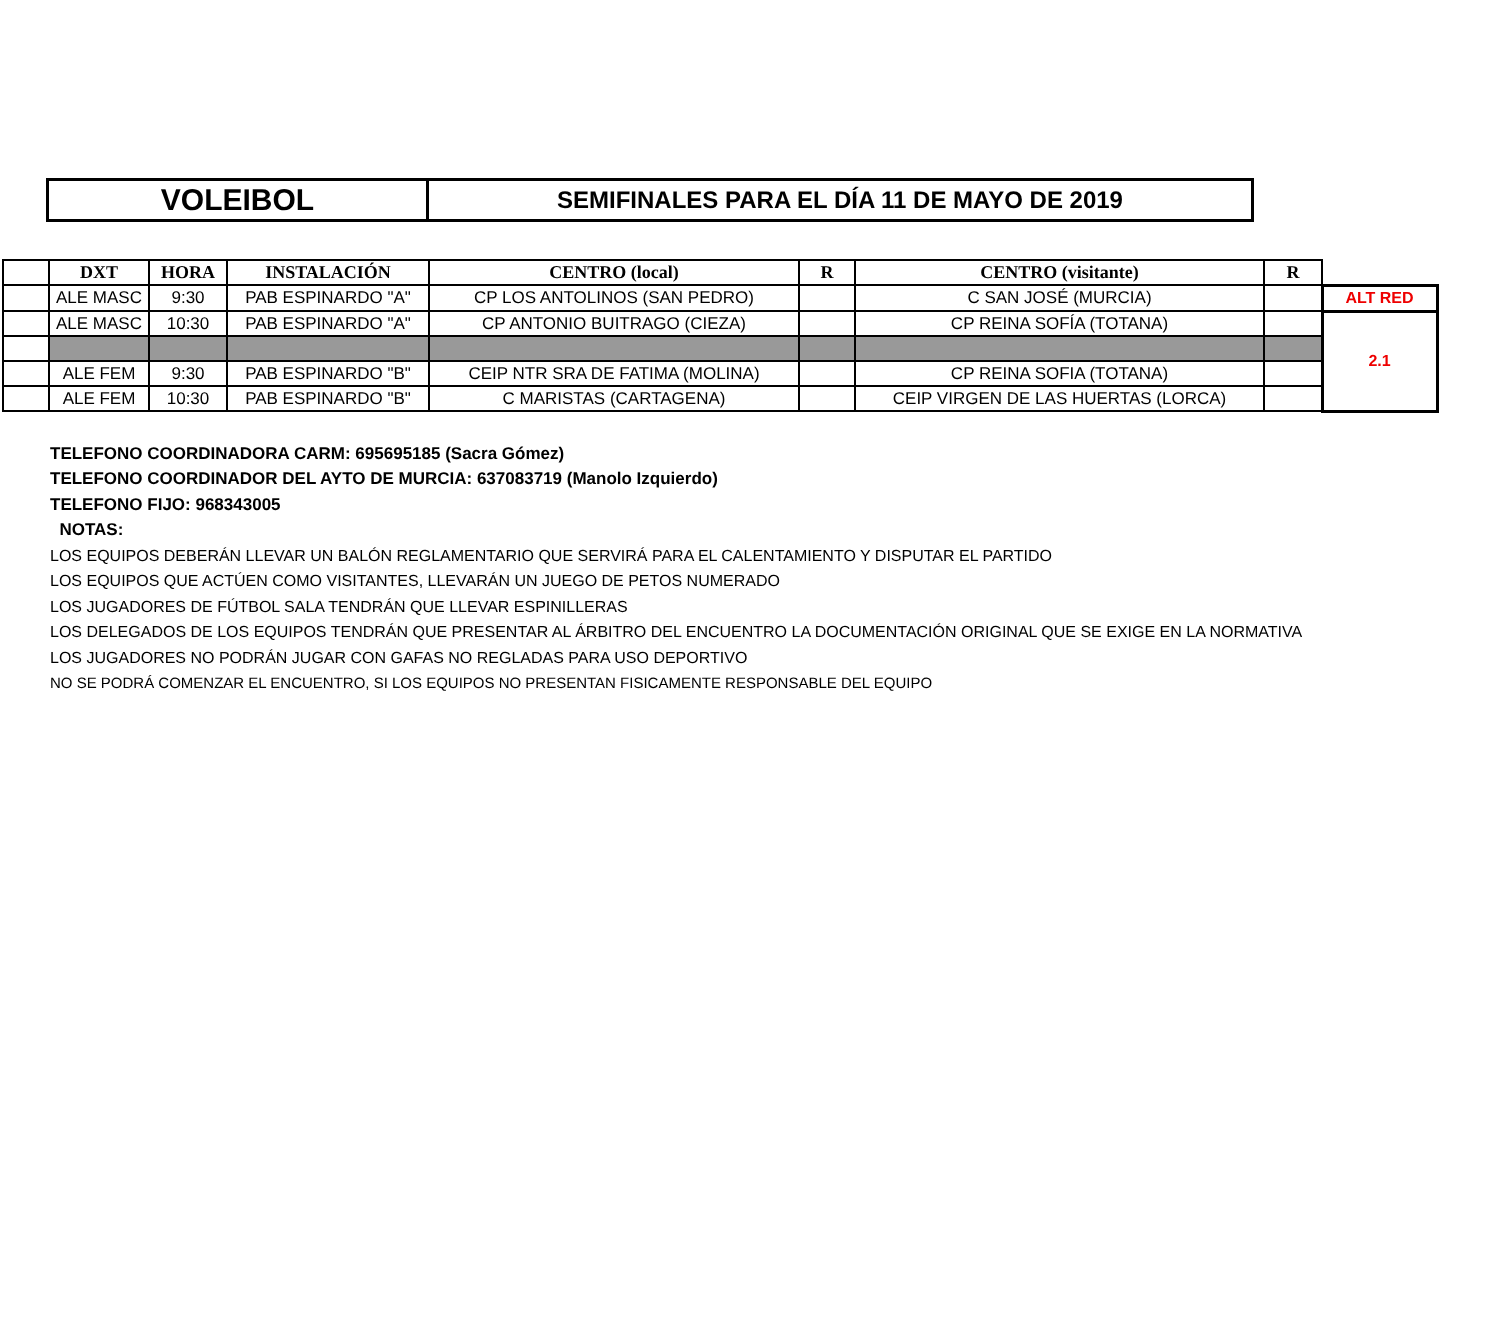| VOLEIBOL | SEMIFINALES PARA EL DÍA 11 DE MAYO DE 2019 |
| | DXT | HORA | INSTALACIÓN | CENTRO (local) | R | CENTRO (visitante) | R | |
| --- | --- | --- | --- | --- | --- | --- | --- | --- |
| | ALE MASC | 9:30 | PAB ESPINARDO "A" | CP LOS ANTOLINOS (SAN PEDRO) | | C SAN JOSÉ (MURCIA) | | ALT RED |
| | ALE MASC | 10:30 | PAB ESPINARDO "A" | CP ANTONIO BUITRAGO (CIEZA) | | CP REINA SOFÍA (TOTANA) | | 2.1 |
| | ALE FEM | 9:30 | PAB ESPINARDO "B" | CEIP NTR SRA DE FATIMA (MOLINA) | | CP REINA SOFIA (TOTANA) | | |
| | ALE FEM | 10:30 | PAB ESPINARDO "B" | C MARISTAS (CARTAGENA) | | CEIP VIRGEN DE LAS HUERTAS (LORCA) | | |
TELEFONO COORDINADORA CARM: 695695185 (Sacra Gómez)
TELEFONO COORDINADOR DEL AYTO DE MURCIA: 637083719 (Manolo Izquierdo)
TELEFONO FIJO: 968343005
NOTAS:
LOS EQUIPOS DEBERÁN LLEVAR UN BALÓN REGLAMENTARIO QUE SERVIRÁ PARA EL CALENTAMIENTO Y DISPUTAR EL PARTIDO
LOS EQUIPOS QUE ACTÚEN COMO VISITANTES, LLEVARÁN UN JUEGO DE PETOS NUMERADO
LOS JUGADORES DE FÚTBOL SALA TENDRÁN QUE LLEVAR ESPINILLERAS
LOS DELEGADOS DE LOS EQUIPOS TENDRÁN QUE PRESENTAR AL ÁRBITRO DEL ENCUENTRO LA DOCUMENTACIÓN ORIGINAL QUE SE EXIGE EN LA NORMATIVA
LOS JUGADORES NO PODRÁN JUGAR CON GAFAS NO REGLADAS PARA USO DEPORTIVO
NO SE PODRÁ COMENZAR EL ENCUENTRO, SI LOS EQUIPOS NO PRESENTAN FISICAMENTE RESPONSABLE DEL EQUIPO